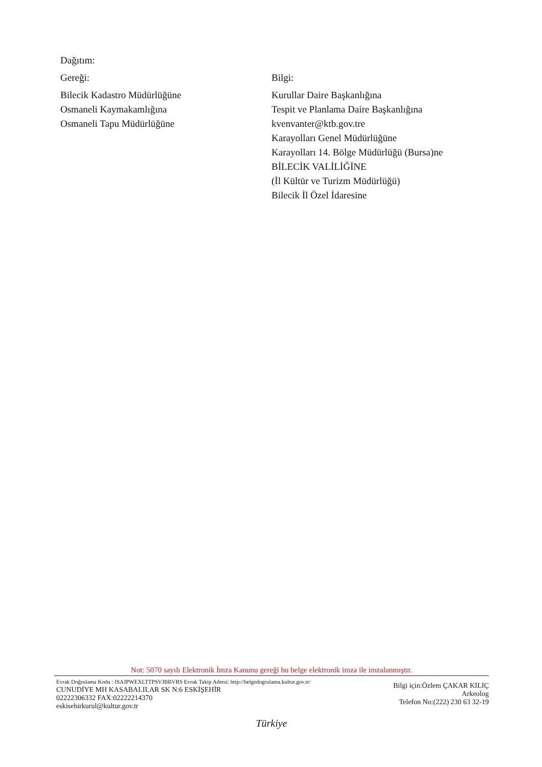Dağıtım:
Gereği:
Bilecik Kadastro Müdürlüğüne
Osmaneli Kaymakamlığına
Osmaneli Tapu Müdürlüğüne
Bilgi:
Kurullar Daire Başkanlığına
Tespit ve Planlama Daire Başkanlığına
kvenvanter@ktb.gov.tre
Karayolları Genel Müdürlüğüne
Karayolları 14. Bölge Müdürlüğü (Bursa)ne
BİLECİK VALİLİĞİNE
(İl Kültür ve Turizm Müdürlüğü)
Bilecik İl Özel İdaresine
Not: 5070 sayılı Elektronik İmza Kanunu gereği bu belge elektronik imza ile imzalanmıştır.
Evrak Doğrulama Kodu : ISAJPWEXLTTPSVJBBVRS Evrak Takip Adresi: http://belgedogrulama.kultur.gov.tr/
CUNUDİYE MH KASABALILAR SK N:6 ESKİŞEHİR
02222306332 FAX:02222214370
eskisehirkurul@kultur.gov.tr
Bilgi için:Özlem ÇAKAR KILIÇ
Arkeolog
Telefon No:(222) 230 63 32-19
Türkiye